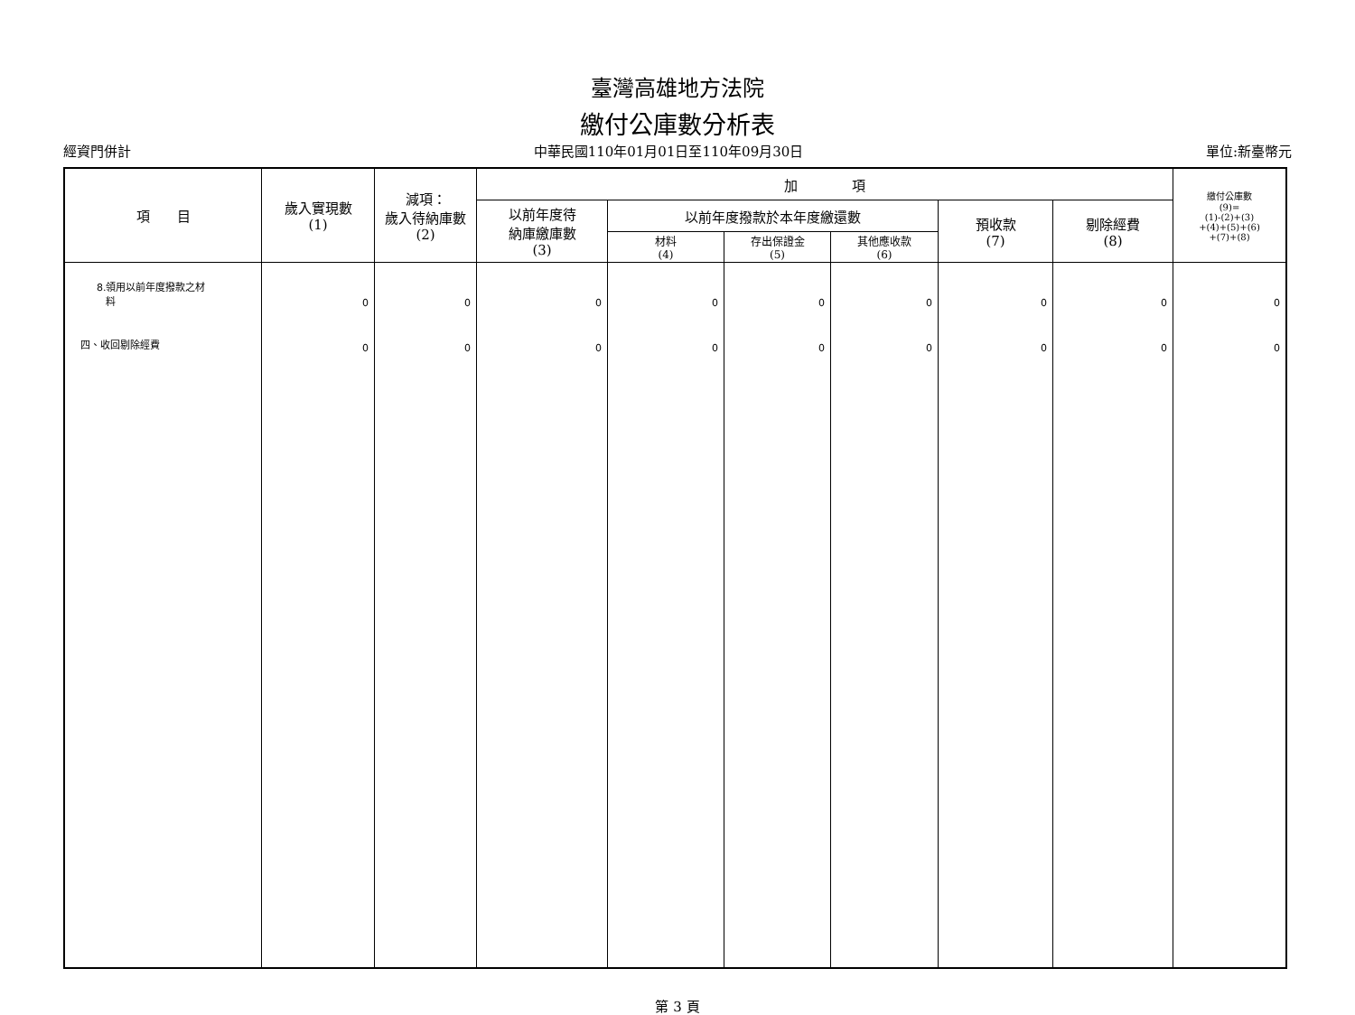臺灣高雄地方法院
繳付公庫數分析表
經資門併計 中華民國110年01月01日至110年09月30日 單位:新臺幣元
| 項 目 | 歲入實現數 (1) | 減項： 歲入待納庫數 (2) | 加 項 | | | | | | 繳付公庫數 (9)= (1)-(2)+(3) +(4)+(5)+(6) +(7)+(8) |
| --- | --- | --- | --- | --- | --- | --- | --- | --- | --- |
| | | | 以前年度待 納庫繳庫數 (3) | 以前年度撥款於本年度繳還數 | | | 預收款 (7) | 剔除經費 (8) | |
| | | | | 材料 (4) | 存出保證金 (5) | 其他應收款 (6) | | | |
| 8.領用以前年度撥款之材 料 四、收回剔除經費 | 0 0 | 0 0 | 0 0 | 0 0 | 0 0 | 0 0 | 0 0 | 0 0 | 0 0 |
第 3 頁